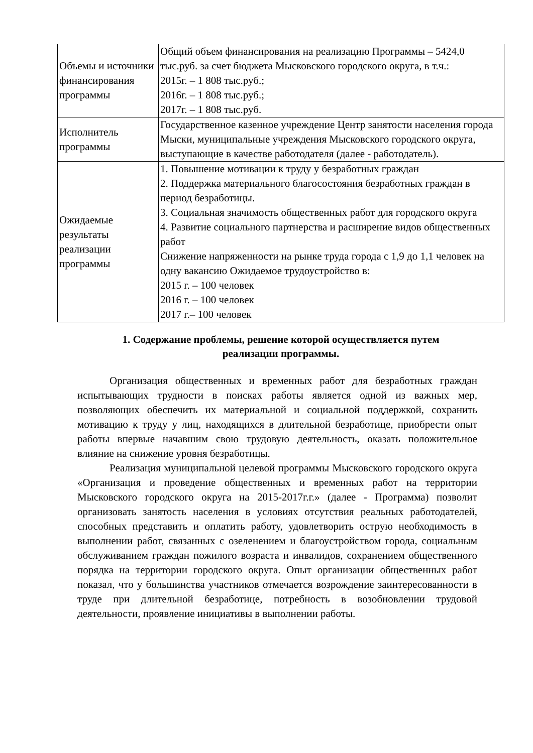| Объемы и источники финансирования программы | Общий объем финансирования на реализацию Программы – 5424,0 тыс.руб. за счет бюджета Мысковского городского округа, в т.ч.: 2015г. – 1 808 тыс.руб.; 2016г. – 1 808 тыс.руб.; 2017г. – 1 808 тыс.руб. |
| Исполнитель программы | Государственное казенное учреждение Центр занятости населения города Мыски, муниципальные учреждения Мысковского городского округа, выступающие в качестве работодателя (далее - работодатель). |
| Ожидаемые результаты реализации программы | 1. Повышение мотивации к труду у безработных граждан 2. Поддержка материального благосостояния безработных граждан в период безработицы. 3. Социальная значимость общественных работ для городского округа 4. Развитие социального партнерства и расширение видов общественных работ Снижение напряженности на рынке труда города с 1,9 до 1,1 человек на одну вакансию Ожидаемое трудоустройство в: 2015 г. – 100 человек 2016 г. – 100 человек 2017 г.– 100 человек |
1. Содержание проблемы, решение которой осуществляется путем
реализации программы.
Организация общественных и временных работ для безработных граждан испытывающих трудности в поисках работы является одной из важных мер, позволяющих обеспечить их материальной и социальной поддержкой, сохранить мотивацию к труду у лиц, находящихся в длительной безработице, приобрести опыт работы впервые начавшим свою трудовую деятельность, оказать положительное влияние на снижение уровня безработицы.
Реализация муниципальной целевой программы Мысковского городского округа «Организация и проведение общественных и временных работ на территории Мысковского городского округа на 2015-2017г.г.» (далее - Программа) позволит организовать занятость населения в условиях отсутствия реальных работодателей, способных представить и оплатить работу, удовлетворить острую необходимость в выполнении работ, связанных с озеленением и благоустройством города, социальным обслуживанием граждан пожилого возраста и инвалидов, сохранением общественного порядка на территории городского округа. Опыт организации общественных работ показал, что у большинства участников отмечается возрождение заинтересованности в труде при длительной безработице, потребность в возобновлении трудовой деятельности, проявление инициативы в выполнении работы.